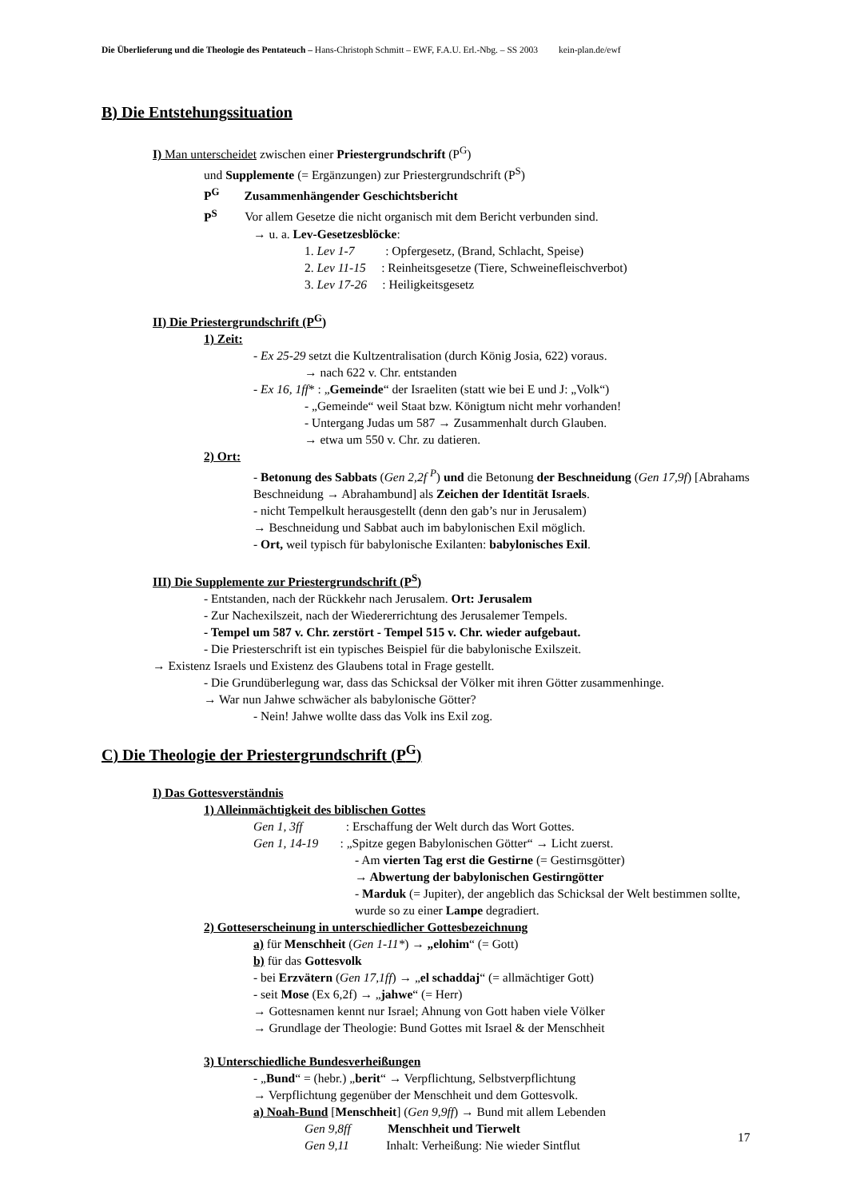Die Überlieferung und die Theologie des Pentateuch – Hans-Christoph Schmitt – EWF, F.A.U. Erl.-Nbg. – SS 2003 kein-plan.de/ewf
B) Die Entstehungssituation
I) Man unterscheidet zwischen einer Priestergrundschrift (P<sup>G</sup>)
und Supplemente (= Ergänzungen) zur Priestergrundschrift (P<sup>S</sup>)
P<sup>G</sup> Zusammenhängender Geschichtsbericht
P<sup>S</sup> Vor allem Gesetze die nicht organisch mit dem Bericht verbunden sind.
→ u. a. Lev-Gesetzesblöcke:
1. Lev 1-7 : Opfergesetz, (Brand, Schlacht, Speise)
2. Lev 11-15 : Reinheitsgesetze (Tiere, Schweinefleischverbot)
3. Lev 17-26 : Heiligkeitsgesetz
II) Die Priestergrundschrift (P<sup>G</sup>)
1) Zeit:
- Ex 25-29 setzt die Kultzentralisation (durch König Josia, 622) voraus.
→ nach 622 v. Chr. entstanden
- Ex 16, 1ff* : „Gemeinde“ der Israeliten (statt wie bei E und J: „Volk“)
- „Gemeinde“ weil Staat bzw. Königtum nicht mehr vorhanden!
- Untergang Judas um 587 → Zusammenhalt durch Glauben.
→ etwa um 550 v. Chr. zu datieren.
2) Ort:
- Betonung des Sabbats (Gen 2,2f <sup>P</sup>) und die Betonung der Beschneidung (Gen 17,9f) [Abrahams Beschneidung → Abrahambund] als Zeichen der Identität Israels.
- nicht Tempelkult herausgestellt (denn den gab’s nur in Jerusalem)
→ Beschneidung und Sabbat auch im babylonischen Exil möglich.
- Ort, weil typisch für babylonische Exilanten: babylonisches Exil.
III) Die Supplemente zur Priestergrundschrift (P<sup>S</sup>)
- Entstanden, nach der Rückkehr nach Jerusalem. Ort: Jerusalem
- Zur Nachexilszeit, nach der Wiedererrichtung des Jerusalemer Tempels.
- Tempel um 587 v. Chr. zerstört - Tempel 515 v. Chr. wieder aufgebaut.
- Die Priesterschrift ist ein typisches Beispiel für die babylonische Exilszeit.
→ Existenz Israels und Existenz des Glaubens total in Frage gestellt.
- Die Grundüberlegung war, dass das Schicksal der Völker mit ihren Götter zusammenhinge.
→ War nun Jahwe schwächer als babylonische Götter?
- Nein! Jahwe wollte dass das Volk ins Exil zog.
C) Die Theologie der Priestergrundschrift (P<sup>G</sup>)
I) Das Gottesverständnis
1) Alleinmächtigkeit des biblischen Gottes
Gen 1, 3ff : Erschaffung der Welt durch das Wort Gottes.
Gen 1, 14-19 : „Spitze gegen Babylonischen Götter“ → Licht zuerst.
- Am vierten Tag erst die Gestirne (= Gestirnsgötter)
→ Abwertung der babylonischen Gestirngötter
- Marduk (= Jupiter), der angeblich das Schicksal der Welt bestimmen sollte, wurde so zu einer Lampe degradiert.
2) Gotteserscheinung in unterschiedlicher Gottesbezeichnung
a) für Menschheit (Gen 1-11*) → „elohim“ (= Gott)
b) für das Gottesvolk
- bei Erzvätern (Gen 17,1ff) → „el schaddaj“ (= allmächtiger Gott)
- seit Mose (Ex 6,2f) → „jahwe“ (= Herr)
→ Gottesnamen kennt nur Israel; Ahnung von Gott haben viele Völker
→ Grundlage der Theologie: Bund Gottes mit Israel & der Menschheit
3) Unterschiedliche Bundesverheißungen
- „Bund“ = (hebr.) „berit“ → Verpflichtung, Selbstverpflichtung
→ Verpflichtung gegenüber der Menschheit und dem Gottesvolk.
a) Noah-Bund [Menschheit] (Gen 9,9ff) → Bund mit allem Lebenden
Gen 9,8ff Menschheit und Tierwelt
Gen 9,11 Inhalt: Verheißung: Nie wieder Sintflut
17